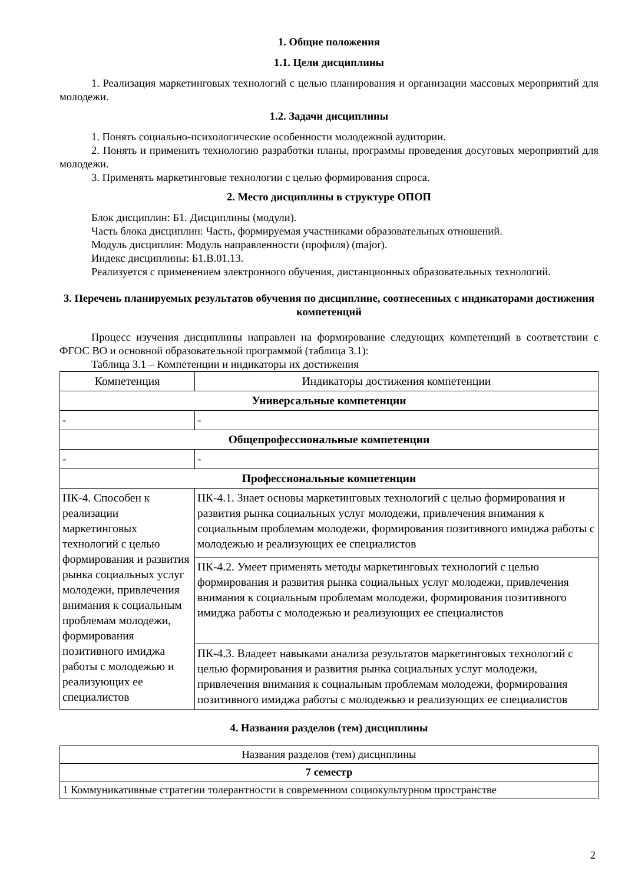1. Общие положения
1.1. Цели дисциплины
1. Реализация маркетинговых технологий с целью планирования и организации массовых мероприятий для молодежи.
1.2. Задачи дисциплины
1. Понять социально-психологические особенности молодежной аудитории.
2. Понять и применить технологию разработки планы, программы проведения досуговых мероприятий для молодежи.
3. Применять маркетинговые технологии с целью формирования спроса.
2. Место дисциплины в структуре ОПОП
Блок дисциплин: Б1. Дисциплины (модули).
Часть блока дисциплин: Часть, формируемая участниками образовательных отношений.
Модуль дисциплин: Модуль направленности (профиля) (major).
Индекс дисциплины: Б1.В.01.13.
Реализуется с применением электронного обучения, дистанционных образовательных технологий.
3. Перечень планируемых результатов обучения по дисциплине, соотнесенных с индикаторами достижения компетенций
Процесс изучения дисциплины направлен на формирование следующих компетенций в соответствии с ФГОС ВО и основной образовательной программой (таблица 3.1):
Таблица 3.1 – Компетенции и индикаторы их достижения
| Компетенция | Индикаторы достижения компетенции |
| Универсальные компетенции | |
| - | - |
| Общепрофессиональные компетенции | |
| - | - |
| Профессиональные компетенции | |
| ПК-4. Способен к реализации маркетинговых технологий с целью формирования и развития рынка социальных услуг молодежи, привлечения внимания к социальным проблемам молодежи, формирования позитивного имиджа работы с молодежью и реализующих ее специалистов | ПК-4.1. Знает основы маркетинговых технологий с целью формирования и развития рынка социальных услуг молодежи, привлечения внимания к социальным проблемам молодежи, формирования позитивного имиджа работы с молодежью и реализующих ее специалистов |
| | ПК-4.2. Умеет применять методы маркетинговых технологий с целью формирования и развития рынка социальных услуг молодежи, привлечения внимания к социальным проблемам молодежи, формирования позитивного имиджа работы с молодежью и реализующих ее специалистов |
| | ПК-4.3. Владеет навыками анализа результатов маркетинговых технологий с целью формирования и развития рынка социальных услуг молодежи, привлечения внимания к социальным проблемам молодежи, формирования позитивного имиджа работы с молодежью и реализующих ее специалистов |
4. Названия разделов (тем) дисциплины
| Названия разделов (тем) дисциплины |
| 7 семестр |
| 1 Коммуникативные стратегии толерантности в современном социокультурном пространстве |
2